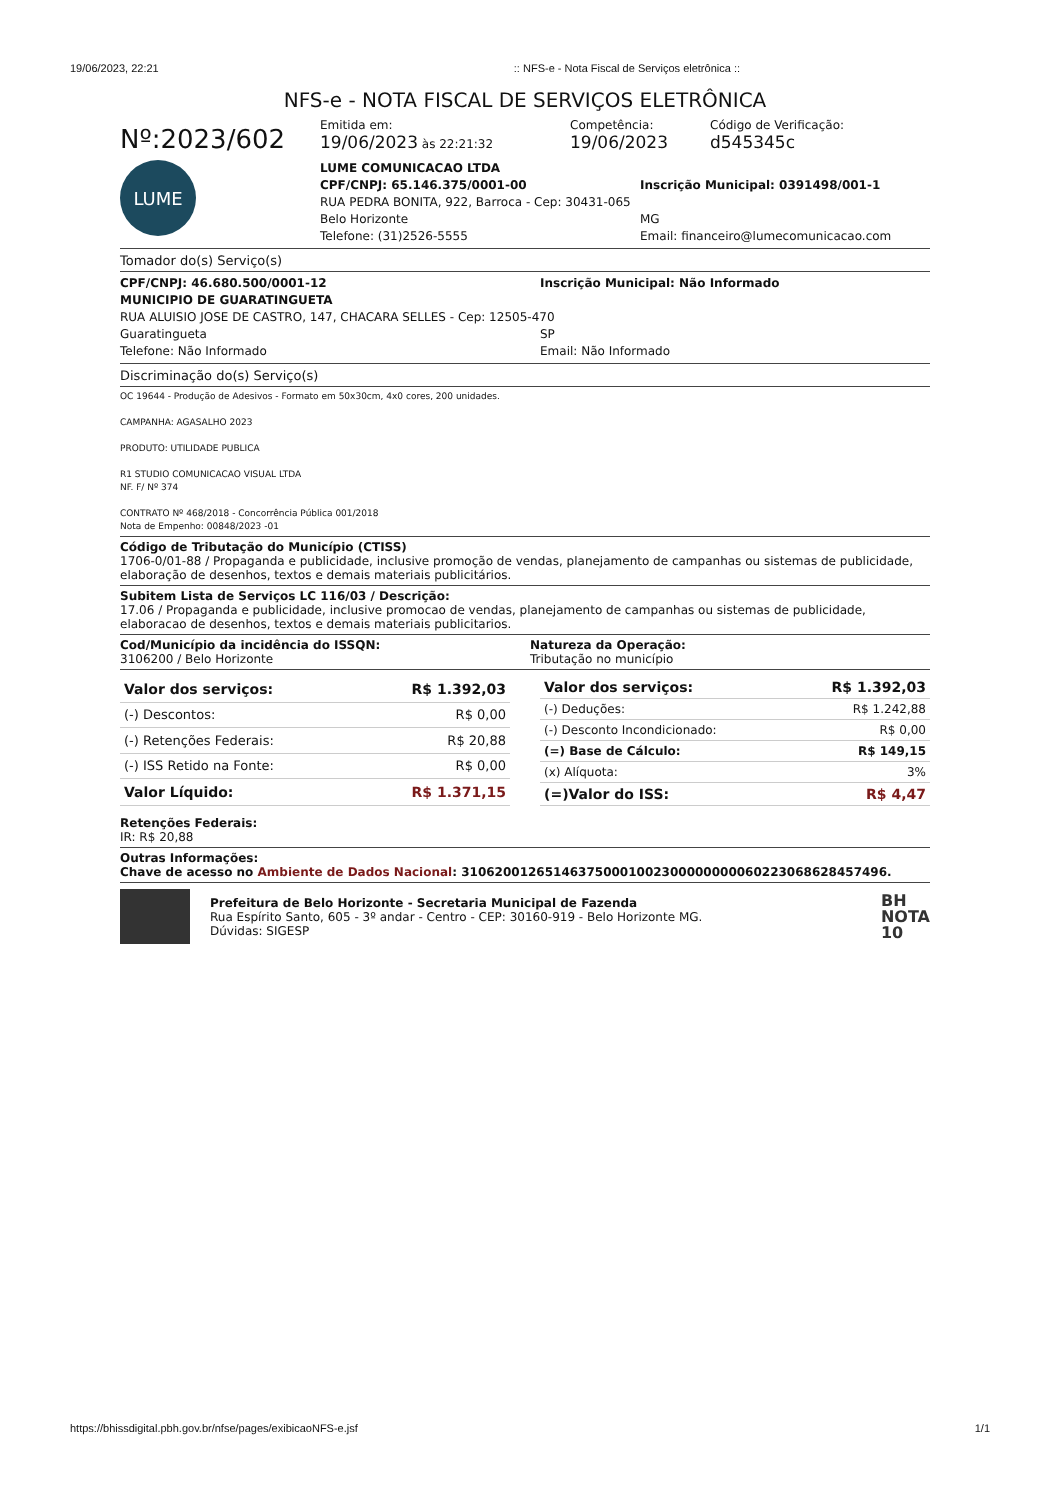19/06/2023, 22:21:: NFS-e - Nota Fiscal de Serviços eletrônica ::
NFS-e - NOTA FISCAL DE SERVIÇOS ELETRÔNICA
Nº:2023/602
Emitida em:
19/06/2023 às 22:21:32
Competência:
19/06/2023
Código de Verificação:
d545345c
LUME
LUME COMUNICACAO LTDA
CPF/CNPJ: 65.146.375/0001-00 Inscrição Municipal: 0391498/001-1
RUA PEDRA BONITA, 922, Barroca - Cep: 30431-065
Belo Horizonte MG
Telefone: (31)2526-5555 Email: financeiro@lumecomunicacao.com
Tomador do(s) Serviço(s)
CPF/CNPJ: 46.680.500/0001-12 Inscrição Municipal: Não Informado
MUNICIPIO DE GUARATINGUETA
RUA ALUISIO JOSE DE CASTRO, 147, CHACARA SELLES - Cep: 12505-470
Guaratingueta SP
Telefone: Não Informado Email: Não Informado
Discriminação do(s) Serviço(s)
OC 19644 - Produção de Adesivos - Formato em 50x30cm, 4x0 cores, 200 unidades.
CAMPANHA: AGASALHO 2023
PRODUTO: UTILIDADE PUBLICA
R1 STUDIO COMUNICACAO VISUAL LTDA
NF. F/ Nº 374
CONTRATO Nº 468/2018 - Concorrência Pública 001/2018
Nota de Empenho: 00848/2023 -01
Código de Tributação do Município (CTISS)
1706-0/01-88 / Propaganda e publicidade, inclusive promoção de vendas, planejamento de campanhas ou sistemas de publicidade, elaboração de desenhos, textos e demais materiais publicitários.
Subitem Lista de Serviços LC 116/03 / Descrição:
17.06 / Propaganda e publicidade, inclusive promocao de vendas, planejamento de campanhas ou sistemas de publicidade, elaboracao de desenhos, textos e demais materiais publicitarios.
Cod/Município da incidência do ISSQN:
3106200 / Belo Horizonte
Natureza da Operação:
Tributação no município
| Valor dos serviços: | R$ 1.392,03 |
| (-) Descontos: | R$ 0,00 |
| (-) Retenções Federais: | R$ 20,88 |
| (-) ISS Retido na Fonte: | R$ 0,00 |
| Valor Líquido: | R$ 1.371,15 |
| Valor dos serviços: | R$ 1.392,03 |
| (-) Deduções: | R$ 1.242,88 |
| (-) Desconto Incondicionado: | R$ 0,00 |
| (=) Base de Cálculo: | R$ 149,15 |
| (x) Alíquota: | 3% |
| (=)Valor do ISS: | R$ 4,47 |
Retenções Federais:
IR: R$ 20,88
Outras Informações:
Chave de acesso no Ambiente de Dados Nacional: 31062001265146375000100230000000006022306862845749​6.
Prefeitura de Belo Horizonte - Secretaria Municipal de Fazenda
Rua Espírito Santo, 605 - 3º andar - Centro - CEP: 30160-919 - Belo Horizonte MG.
Dúvidas: SIGESP
BH
NOTA
10
https://bhissdigital.pbh.gov.br/nfse/pages/exibicaoNFS-e.jsf 1/1